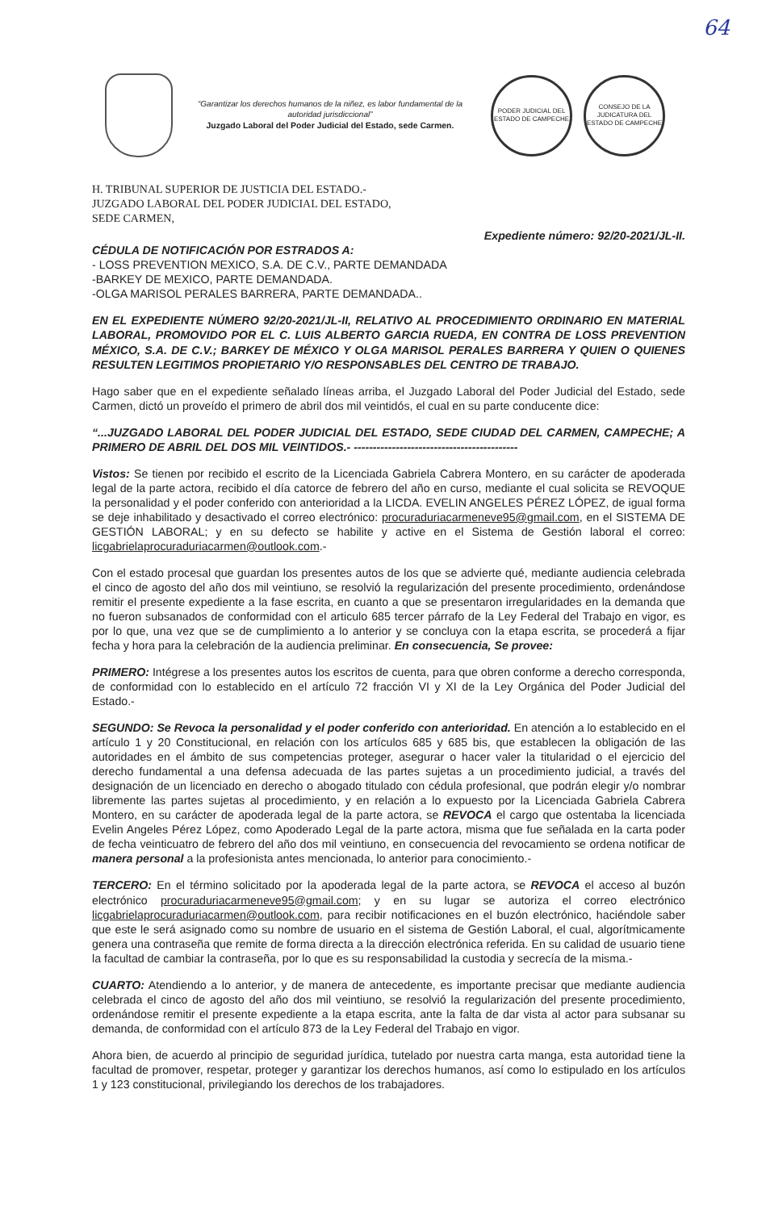64
“Garantizar los derechos humanos de la niñez, es labor fundamental de la autoridad jurisdiccional”
Juzgado Laboral del Poder Judicial del Estado, sede Carmen.
PODER JUDICIAL DEL ESTADO DE CAMPECHE
CONSEJO DE LA JUDICATURA DEL ESTADO DE CAMPECHE
H. TRIBUNAL SUPERIOR DE JUSTICIA DEL ESTADO.-
JUZGADO LABORAL DEL PODER JUDICIAL DEL ESTADO, SEDE CARMEN,
Expediente número: 92/20-2021/JL-II.
CÉDULA DE NOTIFICACIÓN POR ESTRADOS A:
- LOSS PREVENTION MEXICO, S.A. DE C.V., PARTE DEMANDADA
-BARKEY DE MEXICO, PARTE DEMANDADA.
-OLGA MARISOL PERALES BARRERA, PARTE DEMANDADA..
EN EL EXPEDIENTE NÚMERO 92/20-2021/JL-II, RELATIVO AL PROCEDIMIENTO ORDINARIO EN MATERIAL LABORAL, PROMOVIDO POR EL C. LUIS ALBERTO GARCIA RUEDA, EN CONTRA DE LOSS PREVENTION MÉXICO, S.A. DE C.V.; BARKEY DE MÉXICO Y OLGA MARISOL PERALES BARRERA Y QUIEN O QUIENES RESULTEN LEGITIMOS PROPIETARIO Y/O RESPONSABLES DEL CENTRO DE TRABAJO.
Hago saber que en el expediente señalado líneas arriba, el Juzgado Laboral del Poder Judicial del Estado, sede Carmen, dictó un proveído el primero de abril dos mil veintidós, el cual en su parte conducente dice:
“...JUZGADO LABORAL DEL PODER JUDICIAL DEL ESTADO, SEDE CIUDAD DEL CARMEN, CAMPECHE; A PRIMERO DE ABRIL DEL DOS MIL VEINTIDOS.- -------------------------------------------
Vistos: Se tienen por recibido el escrito de la Licenciada Gabriela Cabrera Montero, en su carácter de apoderada legal de la parte actora, recibido el día catorce de febrero del año en curso, mediante el cual solicita se REVOQUE la personalidad y el poder conferido con anterioridad a la LICDA. EVELIN ANGELES PÉREZ LÓPEZ, de igual forma se deje inhabilitado y desactivado el correo electrónico: procuraduriacarmeneve95@gmail.com, en el SISTEMA DE GESTIÓN LABORAL; y en su defecto se habilite y active en el Sistema de Gestión laboral el correo: licgabrielaprocuraduriacarmen@outlook.com.-
Con el estado procesal que guardan los presentes autos de los que se advierte qué, mediante audiencia celebrada el cinco de agosto del año dos mil veintiuno, se resolvió la regularización del presente procedimiento, ordenándose remitir el presente expediente a la fase escrita, en cuanto a que se presentaron irregularidades en la demanda que no fueron subsanados de conformidad con el articulo 685 tercer párrafo de la Ley Federal del Trabajo en vigor, es por lo que, una vez que se de cumplimiento a lo anterior y se concluya con la etapa escrita, se procederá a fijar fecha y hora para la celebración de la audiencia preliminar. En consecuencia, Se provee:
PRIMERO: Intégrese a los presentes autos los escritos de cuenta, para que obren conforme a derecho corresponda, de conformidad con lo establecido en el artículo 72 fracción VI y XI de la Ley Orgánica del Poder Judicial del Estado.-
SEGUNDO: Se Revoca la personalidad y el poder conferido con anterioridad. En atención a lo establecido en el artículo 1 y 20 Constitucional, en relación con los artículos 685 y 685 bis, que establecen la obligación de las autoridades en el ámbito de sus competencias proteger, asegurar o hacer valer la titularidad o el ejercicio del derecho fundamental a una defensa adecuada de las partes sujetas a un procedimiento judicial, a través del designación de un licenciado en derecho o abogado titulado con cédula profesional, que podrán elegir y/o nombrar libremente las partes sujetas al procedimiento, y en relación a lo expuesto por la Licenciada Gabriela Cabrera Montero, en su carácter de apoderada legal de la parte actora, se REVOCA el cargo que ostentaba la licenciada Evelin Angeles Pérez López, como Apoderado Legal de la parte actora, misma que fue señalada en la carta poder de fecha veinticuatro de febrero del año dos mil veintiuno, en consecuencia del revocamiento se ordena notificar de manera personal a la profesionista antes mencionada, lo anterior para conocimiento.-
TERCERO: En el término solicitado por la apoderada legal de la parte actora, se REVOCA el acceso al buzón electrónico procuraduriacarmeneve95@gmail.com; y en su lugar se autoriza el correo electrónico licgabrielaprocuraduriacarmen@outlook.com, para recibir notificaciones en el buzón electrónico, haciéndole saber que este le será asignado como su nombre de usuario en el sistema de Gestión Laboral, el cual, algorítmicamente genera una contraseña que remite de forma directa a la dirección electrónica referida. En su calidad de usuario tiene la facultad de cambiar la contraseña, por lo que es su responsabilidad la custodia y secrecía de la misma.-
CUARTO: Atendiendo a lo anterior, y de manera de antecedente, es importante precisar que mediante audiencia celebrada el cinco de agosto del año dos mil veintiuno, se resolvió la regularización del presente procedimiento, ordenándose remitir el presente expediente a la etapa escrita, ante la falta de dar vista al actor para subsanar su demanda, de conformidad con el artículo 873 de la Ley Federal del Trabajo en vigor.
Ahora bien, de acuerdo al principio de seguridad jurídica, tutelado por nuestra carta manga, esta autoridad tiene la facultad de promover, respetar, proteger y garantizar los derechos humanos, así como lo estipulado en los artículos 1 y 123 constitucional, privilegiando los derechos de los trabajadores.